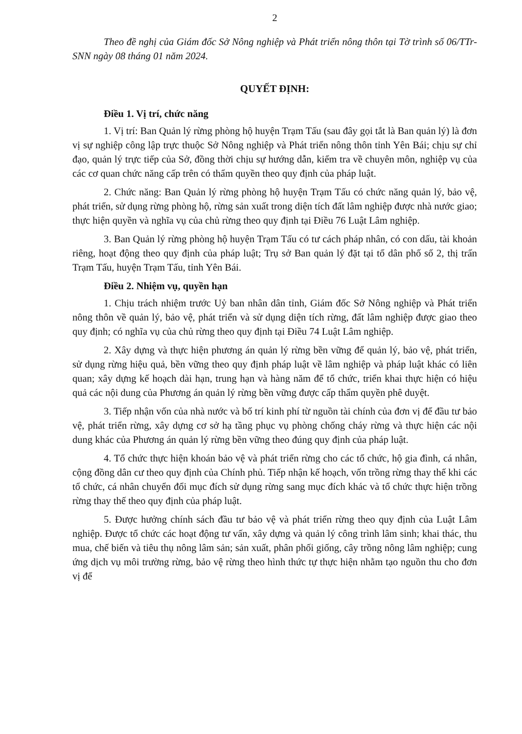2
Theo đề nghị của Giám đốc Sở Nông nghiệp và Phát triển nông thôn tại Tờ trình số 06/TTr-SNN ngày 08 tháng 01 năm 2024.
QUYẾT ĐỊNH:
Điều 1. Vị trí, chức năng
1. Vị trí: Ban Quản lý rừng phòng hộ huyện Trạm Tấu (sau đây gọi tắt là Ban quản lý) là đơn vị sự nghiệp công lập trực thuộc Sở Nông nghiệp và Phát triển nông thôn tỉnh Yên Bái; chịu sự chỉ đạo, quản lý trực tiếp của Sở, đồng thời chịu sự hướng dẫn, kiểm tra về chuyên môn, nghiệp vụ của các cơ quan chức năng cấp trên có thẩm quyền theo quy định của pháp luật.
2. Chức năng: Ban Quản lý rừng phòng hộ huyện Trạm Tấu có chức năng quản lý, bảo vệ, phát triển, sử dụng rừng phòng hộ, rừng sản xuất trong diện tích đất lâm nghiệp được nhà nước giao; thực hiện quyền và nghĩa vụ của chủ rừng theo quy định tại Điều 76 Luật Lâm nghiệp.
3. Ban Quản lý rừng phòng hộ huyện Trạm Tấu có tư cách pháp nhân, có con dấu, tài khoản riêng, hoạt động theo quy định của pháp luật; Trụ sở Ban quản lý đặt tại tổ dân phố số 2, thị trấn Trạm Tấu, huyện Trạm Tấu, tỉnh Yên Bái.
Điều 2. Nhiệm vụ, quyền hạn
1. Chịu trách nhiệm trước Uỷ ban nhân dân tỉnh, Giám đốc Sở Nông nghiệp và Phát triển nông thôn về quản lý, bảo vệ, phát triển và sử dụng diện tích rừng, đất lâm nghiệp được giao theo quy định; có nghĩa vụ của chủ rừng theo quy định tại Điều 74 Luật Lâm nghiệp.
2. Xây dựng và thực hiện phương án quản lý rừng bền vững để quản lý, bảo vệ, phát triển, sử dụng rừng hiệu quả, bền vững theo quy định pháp luật về lâm nghiệp và pháp luật khác có liên quan; xây dựng kế hoạch dài hạn, trung hạn và hàng năm để tổ chức, triển khai thực hiện có hiệu quả các nội dung của Phương án quản lý rừng bền vững được cấp thẩm quyền phê duyệt.
3. Tiếp nhận vốn của nhà nước và bố trí kinh phí từ nguồn tài chính của đơn vị để đầu tư bảo vệ, phát triển rừng, xây dựng cơ sở hạ tầng phục vụ phòng chống cháy rừng và thực hiện các nội dung khác của Phương án quản lý rừng bền vững theo đúng quy định của pháp luật.
4. Tổ chức thực hiện khoán bảo vệ và phát triển rừng cho các tổ chức, hộ gia đình, cá nhân, cộng đồng dân cư theo quy định của Chính phủ. Tiếp nhận kế hoạch, vốn trồng rừng thay thế khi các tổ chức, cá nhân chuyển đổi mục đích sử dụng rừng sang mục đích khác và tổ chức thực hiện trồng rừng thay thế theo quy định của pháp luật.
5. Được hưởng chính sách đầu tư bảo vệ và phát triển rừng theo quy định của Luật Lâm nghiệp. Được tổ chức các hoạt động tư vấn, xây dựng và quản lý công trình lâm sinh; khai thác, thu mua, chế biến và tiêu thụ nông lâm sản; sản xuất, phân phối giống, cây trồng nông lâm nghiệp; cung ứng dịch vụ môi trường rừng, bảo vệ rừng theo hình thức tự thực hiện nhằm tạo nguồn thu cho đơn vị để